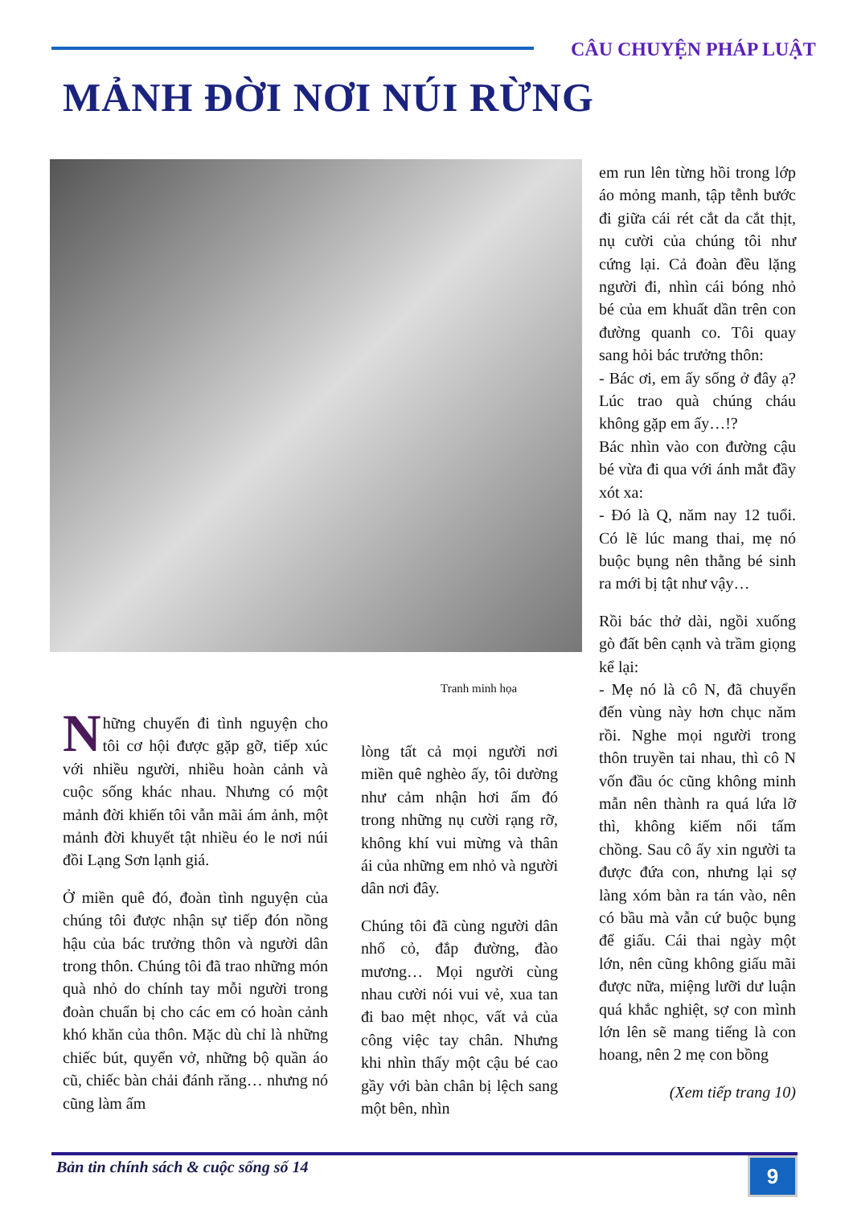CÂU CHUYỆN PHÁP LUẬT
MẢNH ĐỜI NƠI NÚI RỪNG
Tranh minh họa
Những chuyến đi tình nguyện cho tôi cơ hội được gặp gỡ, tiếp xúc với nhiều người, nhiều hoàn cảnh và cuộc sống khác nhau. Nhưng có một mảnh đời khiến tôi vẫn mãi ám ảnh, một mảnh đời khuyết tật nhiều éo le nơi núi đồi Lạng Sơn lạnh giá.
Ở miền quê đó, đoàn tình nguyện của chúng tôi được nhận sự tiếp đón nồng hậu của bác trưởng thôn và người dân trong thôn. Chúng tôi đã trao những món quà nhỏ do chính tay mỗi người trong đoàn chuẩn bị cho các em có hoàn cảnh khó khăn của thôn. Mặc dù chỉ là những chiếc bút, quyển vở, những bộ quần áo cũ, chiếc bàn chải đánh răng… nhưng nó cũng làm ấm
lòng tất cả mọi người nơi miền quê nghèo ấy, tôi dường như cảm nhận hơi ấm đó trong những nụ cười rạng rỡ, không khí vui mừng và thân ái của những em nhỏ và người dân nơi đây.
Chúng tôi đã cùng người dân nhổ cỏ, đắp đường, đào mương… Mọi người cùng nhau cười nói vui vẻ, xua tan đi bao mệt nhọc, vất vả của công việc tay chân. Nhưng khi nhìn thấy một cậu bé cao gầy với bàn chân bị lệch sang một bên, nhìn
em run lên từng hồi trong lớp áo mỏng manh, tập tễnh bước đi giữa cái rét cắt da cắt thịt, nụ cười của chúng tôi như cứng lại. Cả đoàn đều lặng người đi, nhìn cái bóng nhỏ bé của em khuất dần trên con đường quanh co. Tôi quay sang hỏi bác trưởng thôn:
- Bác ơi, em ấy sống ở đây ạ? Lúc trao quà chúng cháu không gặp em ấy…!?
Bác nhìn vào con đường cậu bé vừa đi qua với ánh mắt đầy xót xa:
- Đó là Q, năm nay 12 tuổi. Có lẽ lúc mang thai, mẹ nó buộc bụng nên thằng bé sinh ra mới bị tật như vậy…
Rồi bác thở dài, ngồi xuống gò đất bên cạnh và trầm giọng kể lại:
- Mẹ nó là cô N, đã chuyển đến vùng này hơn chục năm rồi. Nghe mọi người trong thôn truyền tai nhau, thì cô N vốn đầu óc cũng không minh mẫn nên thành ra quá lứa lỡ thì, không kiếm nổi tấm chồng. Sau cô ấy xin người ta được đứa con, nhưng lại sợ làng xóm bàn ra tán vào, nên có bầu mà vẫn cứ buộc bụng để giấu. Cái thai ngày một lớn, nên cũng không giấu mãi được nữa, miệng lưỡi dư luận quá khắc nghiệt, sợ con mình lớn lên sẽ mang tiếng là con hoang, nên 2 mẹ con bồng
(Xem tiếp trang 10)
Bản tin chính sách & cuộc sống số 14
9